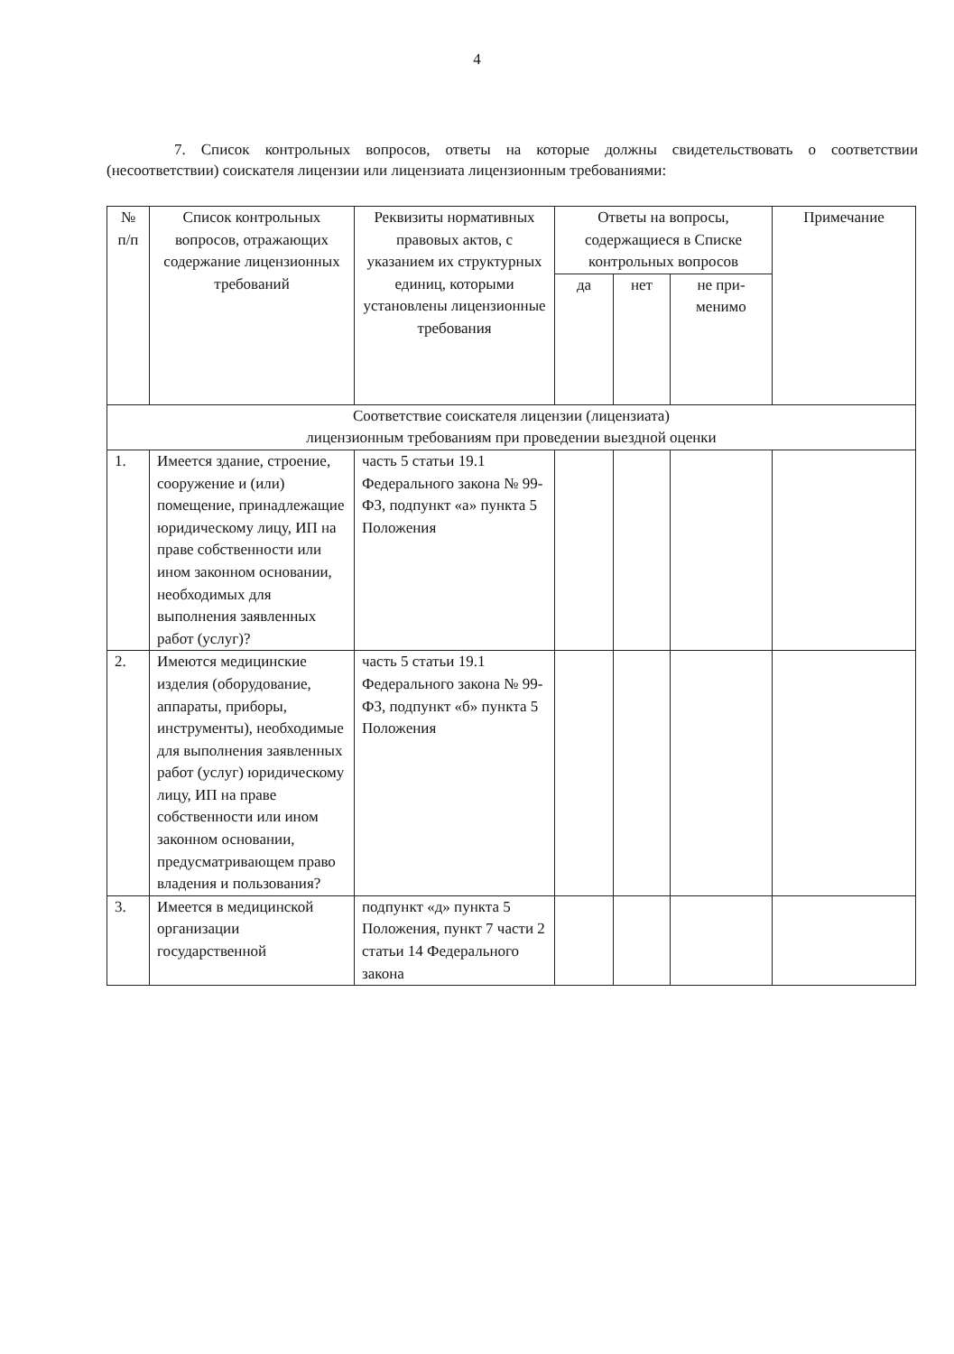4
7. Список контрольных вопросов, ответы на которые должны свидетельствовать о соответствии (несоответствии) соискателя лицензии или лицензиата лицензионным требованиями:
| № п/п | Список контрольных вопросов, отражающих содержание лицензионных требований | Реквизиты нормативных правовых актов, с указанием их структурных единиц, которыми установлены лицензионные требования | Ответы на вопросы, содержащиеся в Списке контрольных вопросов | | | Примечание |
| --- | --- | --- | --- | --- | --- | --- |
| | | | да | нет | не при- менимо | |
| Соответствие соискателя лицензии (лицензиата) лицензионным требованиям при проведении выездной оценки | | | | | | |
| 1. | Имеется здание, строение, сооружение и (или) помещение, принадлежащие юридическому лицу, ИП на праве собственности или ином законном основании, необходимых для выполнения заявленных работ (услуг)? | часть 5 статьи 19.1 Федерального закона № 99-ФЗ, подпункт «а» пункта 5 Положения | | | | |
| 2. | Имеются медицинские изделия (оборудование, аппараты, приборы, инструменты), необходимые для выполнения заявленных работ (услуг) юридическому лицу, ИП на праве собственности или ином законном основании, предусматривающем право владения и пользования? | часть 5 статьи 19.1 Федерального закона № 99-ФЗ, подпункт «б» пункта 5 Положения | | | | |
| 3. | Имеется в медицинской организации государственной | подпункт «д» пункта 5 Положения, пункт 7 части 2 статьи 14 Федерального закона | | | | |